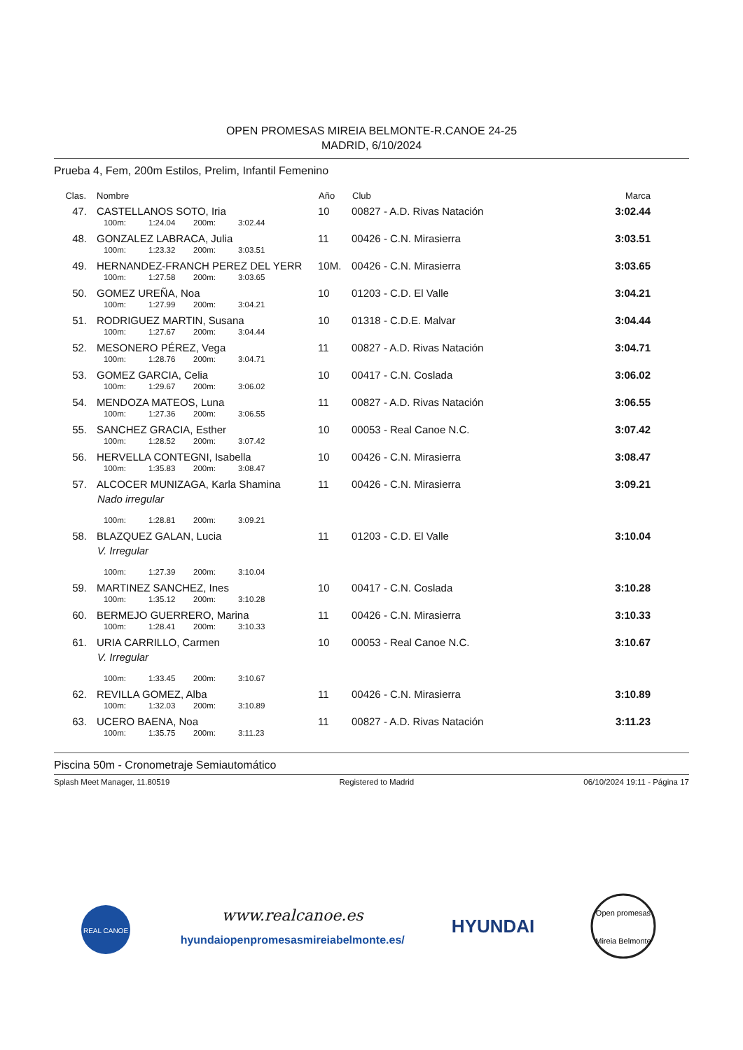OPEN PROMESAS MIREIA BELMONTE-R.CANOE 24-25
MADRID, 6/10/2024
Prueba 4, Fem, 200m Estilos, Prelim, Infantil Femenino
| Clas. | Nombre | Año | Club | Marca |
| --- | --- | --- | --- | --- |
| 47. | CASTELLANOS SOTO, Iria | 10 | 00827 - A.D. Rivas Natación | 3:02.44 |
| | 100m: 1:24.04 200m: 3:02.44 | | | |
| 48. | GONZALEZ LABRACA, Julia | 11 | 00426 - C.N. Mirasierra | 3:03.51 |
| | 100m: 1:23.32 200m: 3:03.51 | | | |
| 49. | HERNANDEZ-FRANCH PEREZ DEL YERR | 10M. | 00426 - C.N. Mirasierra | 3:03.65 |
| | 100m: 1:27.58 200m: 3:03.65 | | | |
| 50. | GOMEZ UREÑA, Noa | 10 | 01203 - C.D. El Valle | 3:04.21 |
| | 100m: 1:27.99 200m: 3:04.21 | | | |
| 51. | RODRIGUEZ MARTIN, Susana | 10 | 01318 - C.D.E. Malvar | 3:04.44 |
| | 100m: 1:27.67 200m: 3:04.44 | | | |
| 52. | MESONERO PÉREZ, Vega | 11 | 00827 - A.D. Rivas Natación | 3:04.71 |
| | 100m: 1:28.76 200m: 3:04.71 | | | |
| 53. | GOMEZ GARCIA, Celia | 10 | 00417 - C.N. Coslada | 3:06.02 |
| | 100m: 1:29.67 200m: 3:06.02 | | | |
| 54. | MENDOZA MATEOS, Luna | 11 | 00827 - A.D. Rivas Natación | 3:06.55 |
| | 100m: 1:27.36 200m: 3:06.55 | | | |
| 55. | SANCHEZ GRACIA, Esther | 10 | 00053 - Real Canoe N.C. | 3:07.42 |
| | 100m: 1:28.52 200m: 3:07.42 | | | |
| 56. | HERVELLA CONTEGNI, Isabella | 10 | 00426 - C.N. Mirasierra | 3:08.47 |
| | 100m: 1:35.83 200m: 3:08.47 | | | |
| 57. | ALCOCER MUNIZAGA, Karla Shamina | 11 | 00426 - C.N. Mirasierra | 3:09.21 |
| | Nado irregular | | | |
| | 100m: 1:28.81 200m: 3:09.21 | | | |
| 58. | BLAZQUEZ GALAN, Lucia | 11 | 01203 - C.D. El Valle | 3:10.04 |
| | V. Irregular | | | |
| | 100m: 1:27.39 200m: 3:10.04 | | | |
| 59. | MARTINEZ SANCHEZ, Ines | 10 | 00417 - C.N. Coslada | 3:10.28 |
| | 100m: 1:35.12 200m: 3:10.28 | | | |
| 60. | BERMEJO GUERRERO, Marina | 11 | 00426 - C.N. Mirasierra | 3:10.33 |
| | 100m: 1:28.41 200m: 3:10.33 | | | |
| 61. | URIA CARRILLO, Carmen | 10 | 00053 - Real Canoe N.C. | 3:10.67 |
| | V. Irregular | | | |
| | 100m: 1:33.45 200m: 3:10.67 | | | |
| 62. | REVILLA GOMEZ, Alba | 11 | 00426 - C.N. Mirasierra | 3:10.89 |
| | 100m: 1:32.03 200m: 3:10.89 | | | |
| 63. | UCERO BAENA, Noa | 11 | 00827 - A.D. Rivas Natación | 3:11.23 |
| | 100m: 1:35.75 200m: 3:11.23 | | | |
Piscina 50m - Cronometraje Semiautomático
Splash Meet Manager, 11.80519 Registered to Madrid 06/10/2024 19:11 - Página 17
REAL CANOE
www.realcanoe.es
hyundaiopenpromesasmireiabelmonte.es/
HYUNDAI
Open promesas
Mireia Belmonte